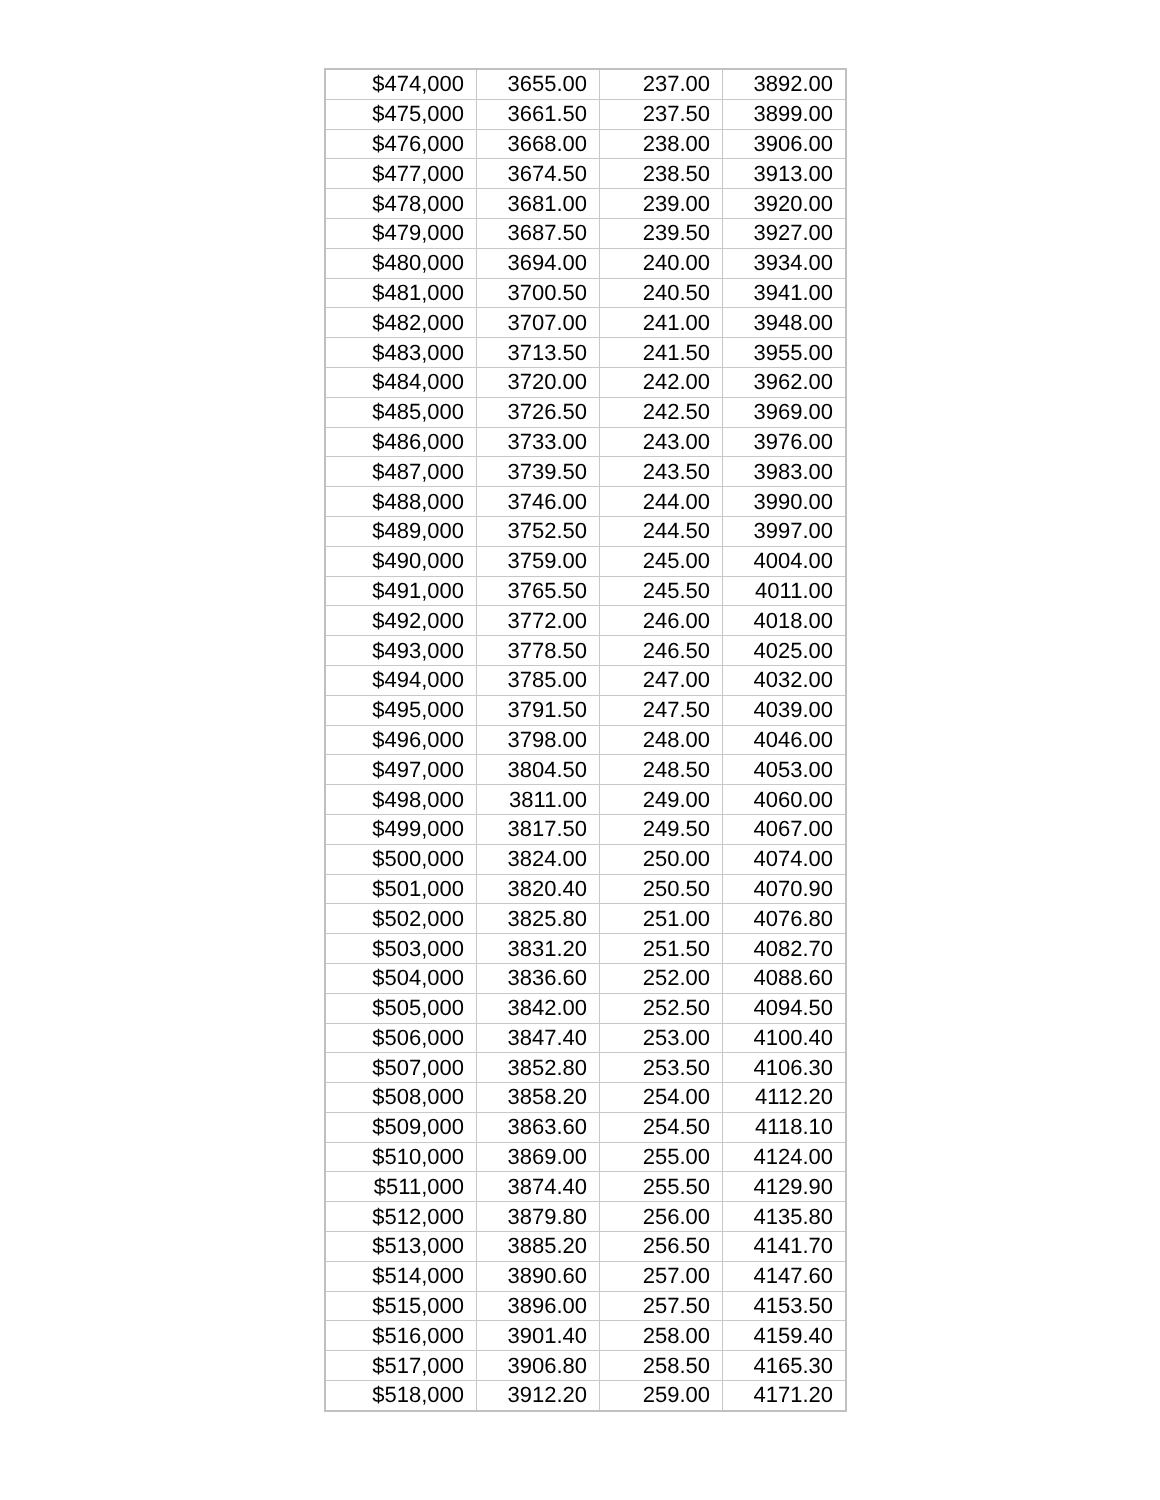| $474,000 | 3655.00 | 237.00 | 3892.00 |
| $475,000 | 3661.50 | 237.50 | 3899.00 |
| $476,000 | 3668.00 | 238.00 | 3906.00 |
| $477,000 | 3674.50 | 238.50 | 3913.00 |
| $478,000 | 3681.00 | 239.00 | 3920.00 |
| $479,000 | 3687.50 | 239.50 | 3927.00 |
| $480,000 | 3694.00 | 240.00 | 3934.00 |
| $481,000 | 3700.50 | 240.50 | 3941.00 |
| $482,000 | 3707.00 | 241.00 | 3948.00 |
| $483,000 | 3713.50 | 241.50 | 3955.00 |
| $484,000 | 3720.00 | 242.00 | 3962.00 |
| $485,000 | 3726.50 | 242.50 | 3969.00 |
| $486,000 | 3733.00 | 243.00 | 3976.00 |
| $487,000 | 3739.50 | 243.50 | 3983.00 |
| $488,000 | 3746.00 | 244.00 | 3990.00 |
| $489,000 | 3752.50 | 244.50 | 3997.00 |
| $490,000 | 3759.00 | 245.00 | 4004.00 |
| $491,000 | 3765.50 | 245.50 | 4011.00 |
| $492,000 | 3772.00 | 246.00 | 4018.00 |
| $493,000 | 3778.50 | 246.50 | 4025.00 |
| $494,000 | 3785.00 | 247.00 | 4032.00 |
| $495,000 | 3791.50 | 247.50 | 4039.00 |
| $496,000 | 3798.00 | 248.00 | 4046.00 |
| $497,000 | 3804.50 | 248.50 | 4053.00 |
| $498,000 | 3811.00 | 249.00 | 4060.00 |
| $499,000 | 3817.50 | 249.50 | 4067.00 |
| $500,000 | 3824.00 | 250.00 | 4074.00 |
| $501,000 | 3820.40 | 250.50 | 4070.90 |
| $502,000 | 3825.80 | 251.00 | 4076.80 |
| $503,000 | 3831.20 | 251.50 | 4082.70 |
| $504,000 | 3836.60 | 252.00 | 4088.60 |
| $505,000 | 3842.00 | 252.50 | 4094.50 |
| $506,000 | 3847.40 | 253.00 | 4100.40 |
| $507,000 | 3852.80 | 253.50 | 4106.30 |
| $508,000 | 3858.20 | 254.00 | 4112.20 |
| $509,000 | 3863.60 | 254.50 | 4118.10 |
| $510,000 | 3869.00 | 255.00 | 4124.00 |
| $511,000 | 3874.40 | 255.50 | 4129.90 |
| $512,000 | 3879.80 | 256.00 | 4135.80 |
| $513,000 | 3885.20 | 256.50 | 4141.70 |
| $514,000 | 3890.60 | 257.00 | 4147.60 |
| $515,000 | 3896.00 | 257.50 | 4153.50 |
| $516,000 | 3901.40 | 258.00 | 4159.40 |
| $517,000 | 3906.80 | 258.50 | 4165.30 |
| $518,000 | 3912.20 | 259.00 | 4171.20 |